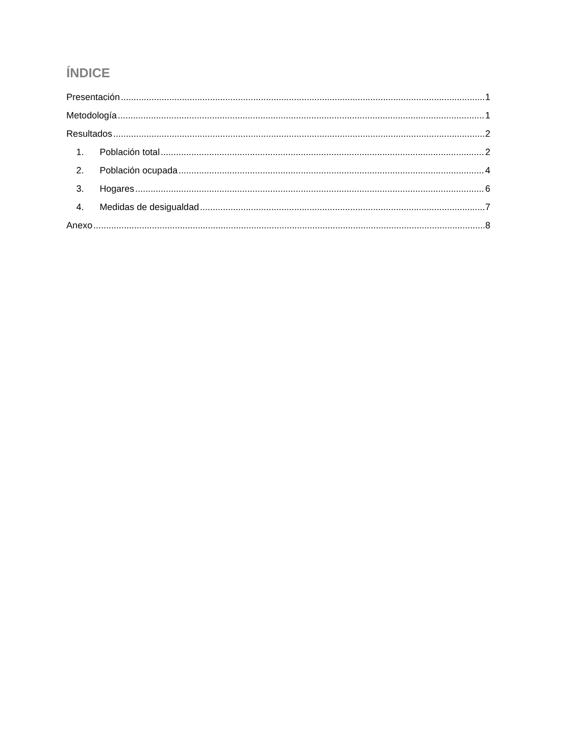ÍNDICE
Presentación 1
Metodología 1
Resultados 2
1. Población total 2
2. Población ocupada 4
3. Hogares 6
4. Medidas de desigualdad 7
Anexo 8